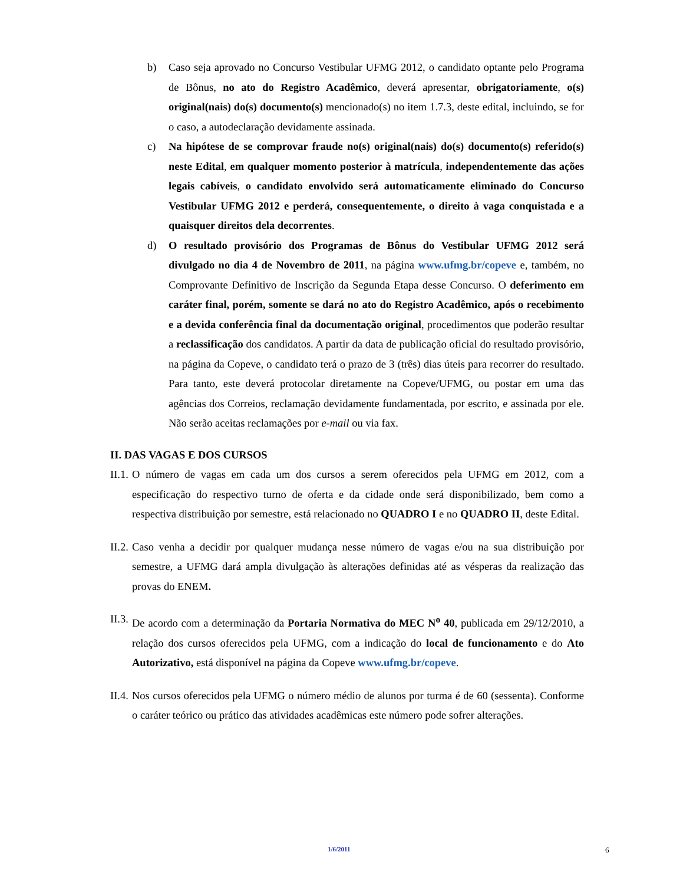b) Caso seja aprovado no Concurso Vestibular UFMG 2012, o candidato optante pelo Programa de Bônus, no ato do Registro Acadêmico, deverá apresentar, obrigatoriamente, o(s) original(nais) do(s) documento(s) mencionado(s) no item 1.7.3, deste edital, incluindo, se for o caso, a autodeclaração devidamente assinada.
c) Na hipótese de se comprovar fraude no(s) original(nais) do(s) documento(s) referido(s) neste Edital, em qualquer momento posterior à matrícula, independentemente das ações legais cabíveis, o candidato envolvido será automaticamente eliminado do Concurso Vestibular UFMG 2012 e perderá, consequentemente, o direito à vaga conquistada e a quaisquer direitos dela decorrentes.
d) O resultado provisório dos Programas de Bônus do Vestibular UFMG 2012 será divulgado no dia 4 de Novembro de 2011, na página www.ufmg.br/copeve e, também, no Comprovante Definitivo de Inscrição da Segunda Etapa desse Concurso. O deferimento em caráter final, porém, somente se dará no ato do Registro Acadêmico, após o recebimento e a devida conferência final da documentação original, procedimentos que poderão resultar a reclassificação dos candidatos. A partir da data de publicação oficial do resultado provisório, na página da Copeve, o candidato terá o prazo de 3 (três) dias úteis para recorrer do resultado. Para tanto, este deverá protocolar diretamente na Copeve/UFMG, ou postar em uma das agências dos Correios, reclamação devidamente fundamentada, por escrito, e assinada por ele. Não serão aceitas reclamações por e-mail ou via fax.
II. DAS VAGAS E DOS CURSOS
II.1.
O número de vagas em cada um dos cursos a serem oferecidos pela UFMG em 2012, com a especificação do respectivo turno de oferta e da cidade onde será disponibilizado, bem como a respectiva distribuição por semestre, está relacionado no QUADRO I e no QUADRO II, deste Edital.
II.2.
Caso venha a decidir por qualquer mudança nesse número de vagas e/ou na sua distribuição por semestre, a UFMG dará ampla divulgação às alterações definidas até as vésperas da realização das provas do ENEM.
II.3.
De acordo com a determinação da Portaria Normativa do MEC N<sup>o</sup> 40, publicada em 29/12/2010, a relação dos cursos oferecidos pela UFMG, com a indicação do local de funcionamento e do Ato Autorizativo, está disponível na página da Copeve www.ufmg.br/copeve.
II.4.
Nos cursos oferecidos pela UFMG o número médio de alunos por turma é de 60 (sessenta). Conforme o caráter teórico ou prático das atividades acadêmicas este número pode sofrer alterações.
1/6/2011 6